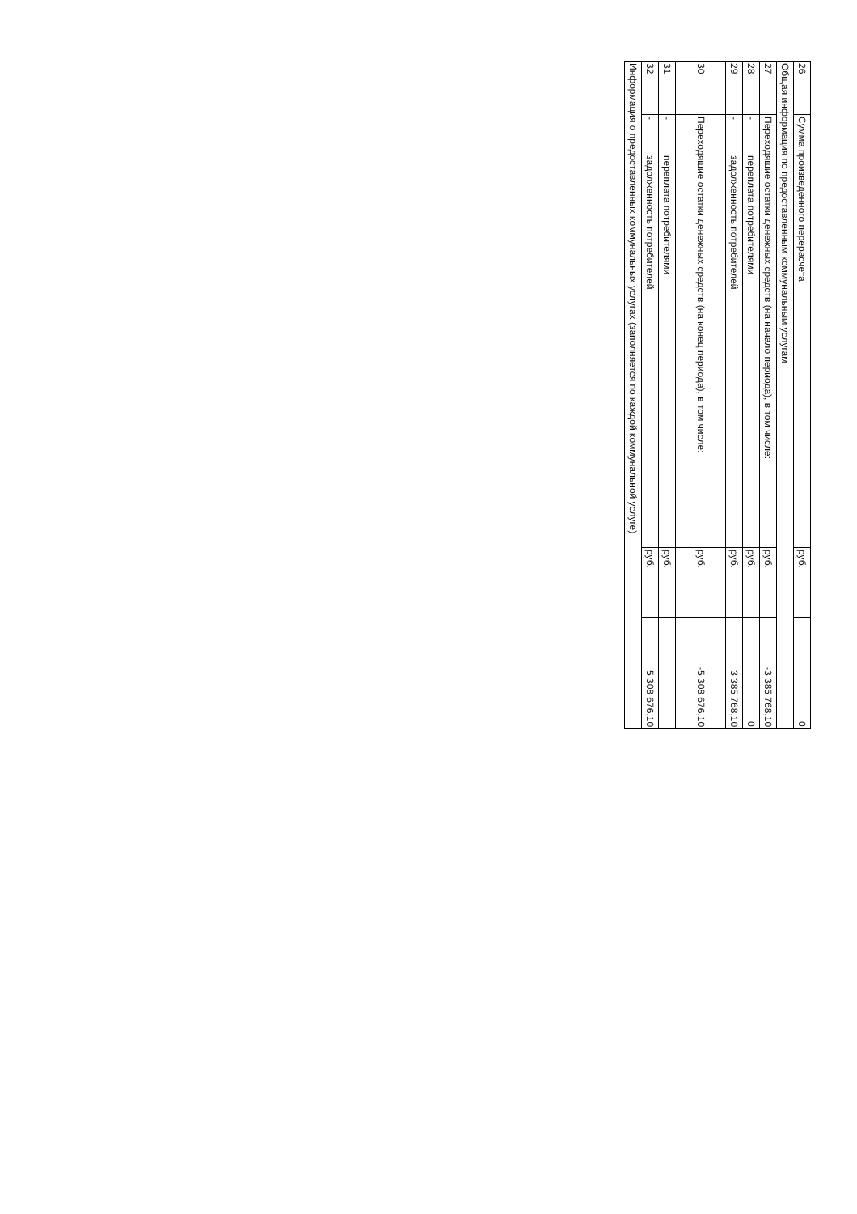| 26 | Сумма произведенного перерасчета | руб. | 0 |
| Общая информация по предоставленным коммунальным услугам | | | |
| 27 | Переходящие остатки денежных средств (на начало периода), в том числе: | руб. | -3 385 768,10 |
| 28 | - переплата потребителями | руб. | 0 |
| 29 | - задолженность потребителей | руб. | 3 385 768,10 |
| 30 | Переходящие остатки денежных средств (на конец периода), в том числе: | руб. | -5 308 676,10 |
| 31 | - переплата потребителями | руб. | |
| 32 | - задолженность потребителей | руб. | 5 308 676,10 |
| Информация о предоставленных коммунальных услугах (заполняется по каждой коммунальной услуге) | | | |